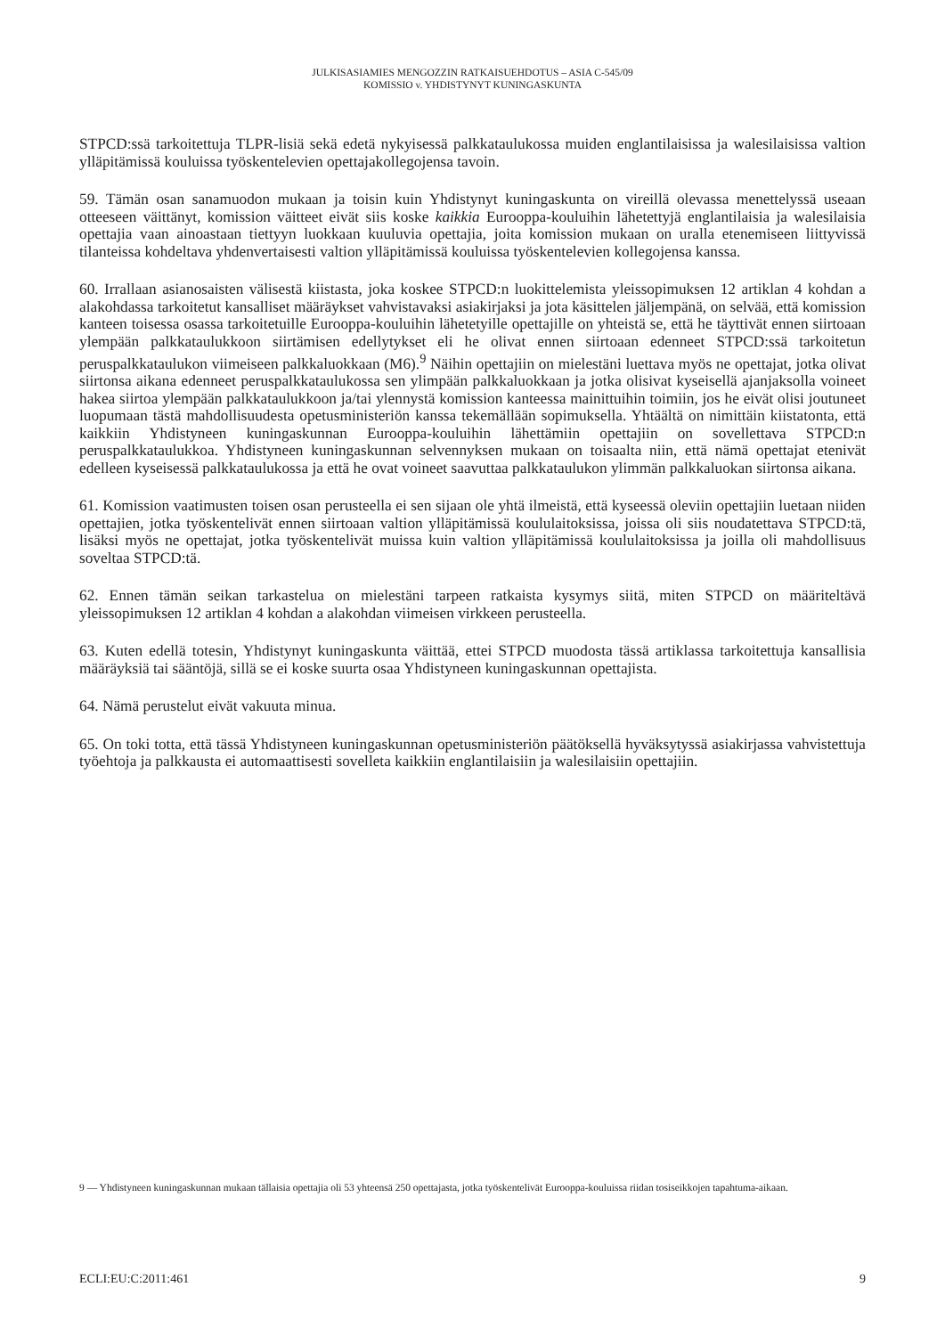JULKISASIAMIES MENGOZZIN RATKAISUEHDOTUS – ASIA C-545/09
KOMISSIO v. YHDISTYNYT KUNINGASKUNTA
STPCD:ssä tarkoitettuja TLPR-lisiä sekä edetä nykyisessä palkkataulukossa muiden englantilaisissa ja walesilaisissa valtion ylläpitämissä kouluissa työskentelevien opettajakollegojensa tavoin.
59. Tämän osan sanamuodon mukaan ja toisin kuin Yhdistynyt kuningaskunta on vireillä olevassa menettelyssä useaan otteeseen väittänyt, komission väitteet eivät siis koske kaikkia Eurooppa-kouluihin lähetettyjä englantilaisia ja walesilaisia opettajia vaan ainoastaan tiettyyn luokkaan kuuluvia opettajia, joita komission mukaan on uralla etenemiseen liittyvissä tilanteissa kohdeltava yhdenvertaisesti valtion ylläpitämissä kouluissa työskentelevien kollegojensa kanssa.
60. Irrallaan asianosaisten välisestä kiistasta, joka koskee STPCD:n luokittelemista yleissopimuksen 12 artiklan 4 kohdan a alakohdassa tarkoitetut kansalliset määräykset vahvistavaksi asiakirjaksi ja jota käsittelen jäljempänä, on selvää, että komission kanteen toisessa osassa tarkoitetuille Eurooppa-kouluihin lähetetyille opettajille on yhteistä se, että he täyttivät ennen siirtoaan ylempään palkkataulukkoon siirtämisen edellytykset eli he olivat ennen siirtoaan edenneet STPCD:ssä tarkoitetun peruspalkkataulukon viimeiseen palkkaluokkaan (M6).<sup>9</sup> Näihin opettajiin on mielestäni luettava myös ne opettajat, jotka olivat siirtonsa aikana edenneet peruspalkkataulukossa sen ylimpään palkkaluokkaan ja jotka olisivat kyseisellä ajanjaksolla voineet hakea siirtoa ylempään palkkataulukkoon ja/tai ylennystä komission kanteessa mainittuihin toimiin, jos he eivät olisi joutuneet luopumaan tästä mahdollisuudesta opetusministeriön kanssa tekemällään sopimuksella. Yhtäältä on nimittäin kiistatonta, että kaikkiin Yhdistyneen kuningaskunnan Eurooppa-kouluihin lähettämiin opettajiin on sovellettava STPCD:n peruspalkkataulukkoa. Yhdistyneen kuningaskunnan selvennyksen mukaan on toisaalta niin, että nämä opettajat etenivät edelleen kyseisessä palkkataulukossa ja että he ovat voineet saavuttaa palkkataulukon ylimmän palkkaluokan siirtonsa aikana.
61. Komission vaatimusten toisen osan perusteella ei sen sijaan ole yhtä ilmeistä, että kyseessä oleviin opettajiin luetaan niiden opettajien, jotka työskentelivät ennen siirtoaan valtion ylläpitämissä koululaitoksissa, joissa oli siis noudatettava STPCD:tä, lisäksi myös ne opettajat, jotka työskentelivät muissa kuin valtion ylläpitämissä koululaitoksissa ja joilla oli mahdollisuus soveltaa STPCD:tä.
62. Ennen tämän seikan tarkastelua on mielestäni tarpeen ratkaista kysymys siitä, miten STPCD on määriteltävä yleissopimuksen 12 artiklan 4 kohdan a alakohdan viimeisen virkkeen perusteella.
63. Kuten edellä totesin, Yhdistynyt kuningaskunta väittää, ettei STPCD muodosta tässä artiklassa tarkoitettuja kansallisia määräyksiä tai sääntöjä, sillä se ei koske suurta osaa Yhdistyneen kuningaskunnan opettajista.
64. Nämä perustelut eivät vakuuta minua.
65. On toki totta, että tässä Yhdistyneen kuningaskunnan opetusministeriön päätöksellä hyväksytyssä asiakirjassa vahvistettuja työehtoja ja palkkausta ei automaattisesti sovelleta kaikkiin englantilaisiin ja walesilaisiin opettajiin.
9 — Yhdistyneen kuningaskunnan mukaan tällaisia opettajia oli 53 yhteensä 250 opettajasta, jotka työskentelivät Eurooppa-kouluissa riidan tosiseikkojen tapahtuma-aikaan.
ECLI:EU:C:2011:461 9